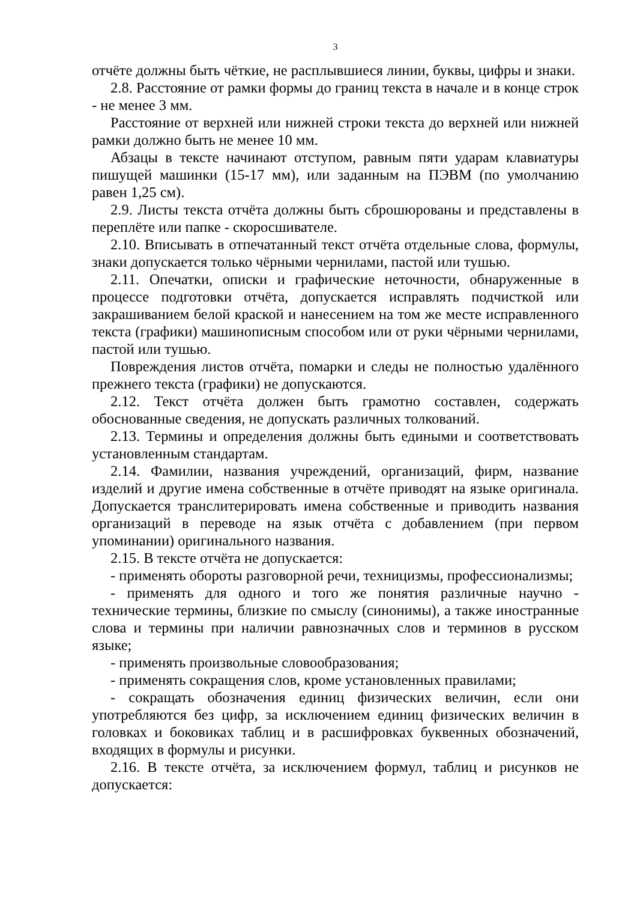3
отчёте должны быть чёткие, не расплывшиеся линии, буквы, цифры и знаки.
2.8. Расстояние от рамки формы до границ текста в начале и в конце строк - не менее 3 мм.
Расстояние от верхней или нижней строки текста до верхней или нижней рамки должно быть не менее 10 мм.
Абзацы в тексте начинают отступом, равным пяти ударам клавиатуры пишущей машинки (15-17 мм), или заданным на ПЭВМ (по умолчанию равен 1,25 см).
2.9. Листы текста отчёта должны быть сброшюрованы и представлены в переплёте или папке - скоросшивателе.
2.10. Вписывать в отпечатанный текст отчёта отдельные слова, формулы, знаки допускается только чёрными чернилами, пастой или тушью.
2.11. Опечатки, описки и графические неточности, обнаруженные в процессе подготовки отчёта, допускается исправлять подчисткой или закрашиванием белой краской и нанесением на том же месте исправленного текста (графики) машинописным способом или от руки чёрными чернилами, пастой или тушью.
Повреждения листов отчёта, помарки и следы не полностью удалённого прежнего текста (графики) не допускаются.
2.12. Текст отчёта должен быть грамотно составлен, содержать обоснованные сведения, не допускать различных толкований.
2.13. Термины и определения должны быть едиными и соответствовать установленным стандартам.
2.14. Фамилии, названия учреждений, организаций, фирм, название изделий и другие имена собственные в отчёте приводят на языке оригинала. Допускается транслитерировать имена собственные и приводить названия организаций в переводе на язык отчёта с добавлением (при первом упоминании) оригинального названия.
2.15. В тексте отчёта не допускается:
- применять обороты разговорной речи, техницизмы, профессионализмы;
- применять для одного и того же понятия различные научно - технические термины, близкие по смыслу (синонимы), а также иностранные слова и термины при наличии равнозначных слов и терминов в русском языке;
- применять произвольные словообразования;
- применять сокращения слов, кроме установленных правилами;
- сокращать обозначения единиц физических величин, если они употребляются без цифр, за исключением единиц физических величин в головках и боковиках таблиц и в расшифровках буквенных обозначений, входящих в формулы и рисунки.
2.16. В тексте отчёта, за исключением формул, таблиц и рисунков не допускается: